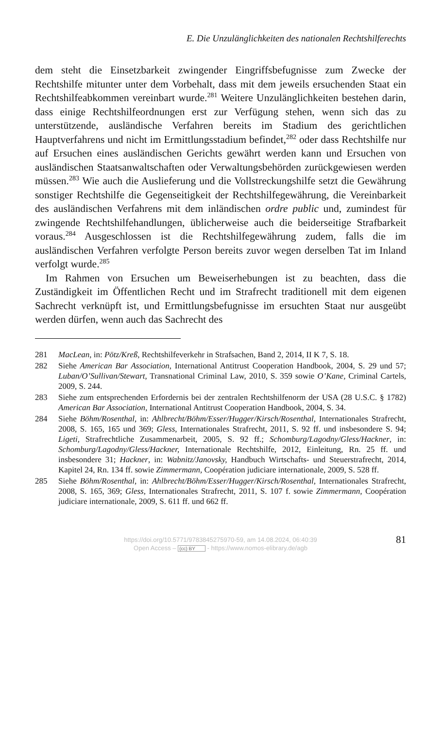E. Die Unzulänglichkeiten des nationalen Rechtshilferechts
dem steht die Einsetzbarkeit zwingender Eingriffsbefugnisse zum Zwecke der Rechtshilfe mitunter unter dem Vorbehalt, dass mit dem jeweils ersuchenden Staat ein Rechtshilfeabkommen vereinbart wurde.<sup>281</sup> Weitere Unzulänglichkeiten bestehen darin, dass einige Rechtshilfeordnungen erst zur Verfügung stehen, wenn sich das zu unterstützende, ausländische Verfahren bereits im Stadium des gerichtlichen Hauptverfahrens und nicht im Ermittlungsstadium befindet,<sup>282</sup> oder dass Rechtshilfe nur auf Ersuchen eines ausländischen Gerichts gewährt werden kann und Ersuchen von ausländischen Staatsanwaltschaften oder Verwaltungsbehörden zurückgewiesen werden müssen.<sup>283</sup> Wie auch die Auslieferung und die Vollstreckungshilfe setzt die Gewährung sonstiger Rechtshilfe die Gegenseitigkeit der Rechtshilfegewährung, die Vereinbarkeit des ausländischen Verfahrens mit dem inländischen ordre public und, zumindest für zwingende Rechtshilfehandlungen, üblicherweise auch die beiderseitige Strafbarkeit voraus.<sup>284</sup> Ausgeschlossen ist die Rechtshilfegewährung zudem, falls die im ausländischen Verfahren verfolgte Person bereits zuvor wegen derselben Tat im Inland verfolgt wurde.<sup>285</sup>
Im Rahmen von Ersuchen um Beweiserhebungen ist zu beachten, dass die Zuständigkeit im Öffentlichen Recht und im Strafrecht traditionell mit dem eigenen Sachrecht verknüpft ist, und Ermittlungsbefugnisse im ersuchten Staat nur ausgeübt werden dürfen, wenn auch das Sachrecht des
281 MacLean, in: Pötz/Kreß, Rechtshilfeverkehr in Strafsachen, Band 2, 2014, II K 7, S. 18.
282 Siehe American Bar Association, International Antitrust Cooperation Handbook, 2004, S. 29 und 57; Luban/O’Sullivan/Stewart, Transnational Criminal Law, 2010, S. 359 sowie O’Kane, Criminal Cartels, 2009, S. 244.
283 Siehe zum entsprechenden Erfordernis bei der zentralen Rechtshilfenorm der USA (28 U.S.C. § 1782) American Bar Association, International Antitrust Cooperation Handbook, 2004, S. 34.
284 Siehe Böhm/Rosenthal, in: Ahlbrecht/Böhm/Esser/Hugger/Kirsch/Rosenthal, Internationales Strafrecht, 2008, S. 165, 165 und 369; Gless, Internationales Strafrecht, 2011, S. 92 ff. und insbesondere S. 94; Ligeti, Strafrechtliche Zusammenarbeit, 2005, S. 92 ff.; Schomburg/Lagodny/Gless/Hackner, in: Schomburg/Lagodny/Gless/Hackner, Internationale Rechtshilfe, 2012, Einleitung, Rn. 25 ff. und insbesondere 31; Hackner, in: Wabnitz/Janovsky, Handbuch Wirtschafts- und Steuerstrafrecht, 2014, Kapitel 24, Rn. 134 ff. sowie Zimmermann, Coopération judiciare internationale, 2009, S. 528 ff.
285 Siehe Böhm/Rosenthal, in: Ahlbrecht/Böhm/Esser/Hugger/Kirsch/Rosenthal, Internationales Strafrecht, 2008, S. 165, 369; Gless, Internationales Strafrecht, 2011, S. 107 f. sowie Zimmermann, Coopération judiciare internationale, 2009, S. 611 ff. und 662 ff.
81 https://doi.org/10.5771/9783845275970-59, am 14.08.2024, 06:40:39
Open Access – (cc) BY - https://www.nomos-elibrary.de/agb